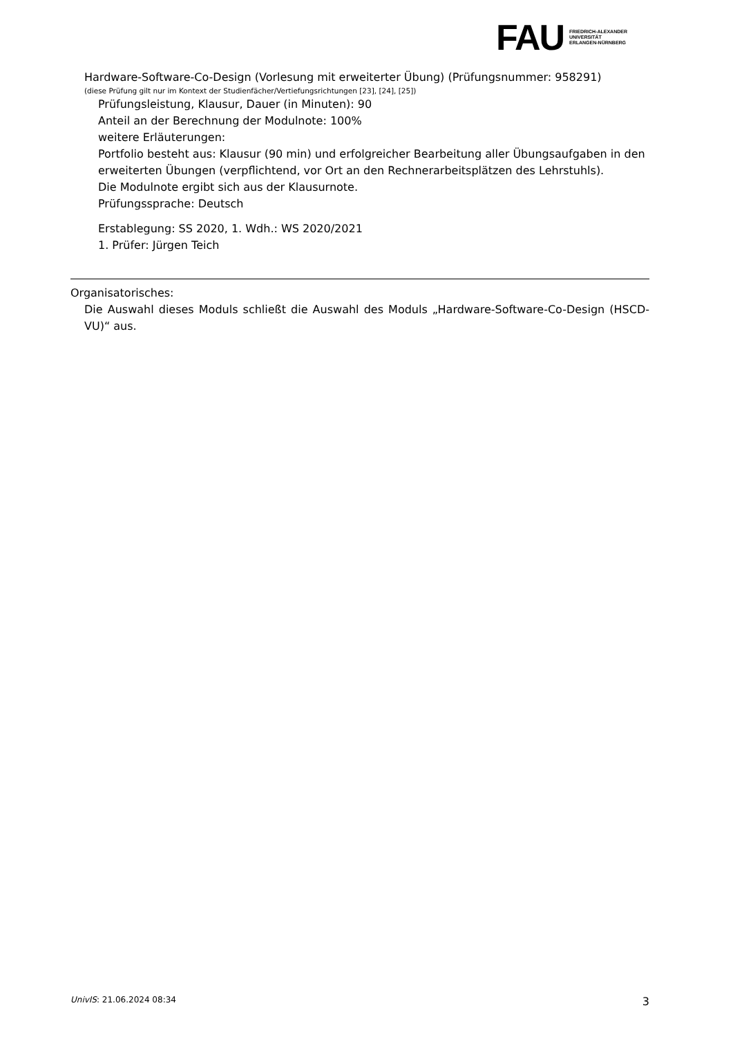FAU
FRIEDRICH-ALEXANDER
UNIVERSITÄT
ERLANGEN-NÜRNBERG
Hardware-Software-Co-Design (Vorlesung mit erweiterter Übung) (Prüfungsnummer: 958291)
(diese Prüfung gilt nur im Kontext der Studienfächer/Vertiefungsrichtungen [23], [24], [25])
Prüfungsleistung, Klausur, Dauer (in Minuten): 90
Anteil an der Berechnung der Modulnote: 100%
weitere Erläuterungen:
Portfolio besteht aus: Klausur (90 min) und erfolgreicher Bearbeitung aller Übungsaufgaben in den erweiterten Übungen (verpflichtend, vor Ort an den Rechnerarbeitsplätzen des Lehrstuhls).
Die Modulnote ergibt sich aus der Klausurnote.
Prüfungssprache: Deutsch
Erstablegung: SS 2020, 1. Wdh.: WS 2020/2021
1. Prüfer: Jürgen Teich
Organisatorisches:
Die Auswahl dieses Moduls schließt die Auswahl des Moduls „Hardware-Software-Co-Design (HSCD-VU)“ aus.
UnivIS: 21.06.2024 08:34 3